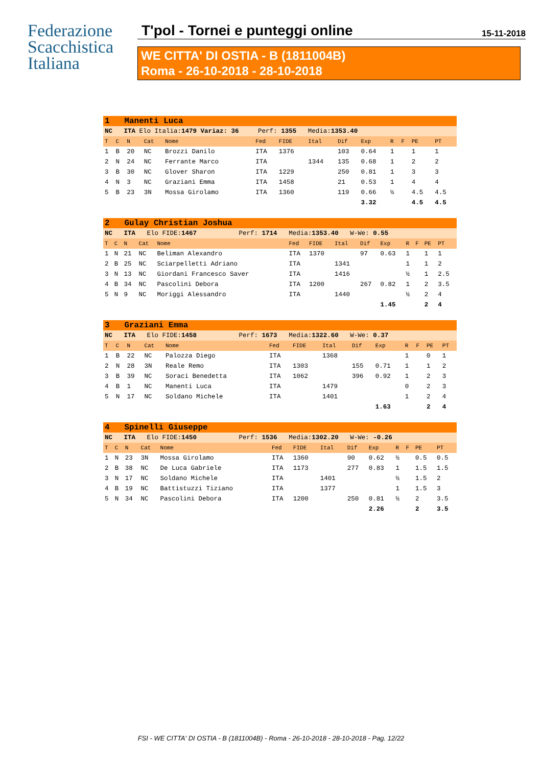Federazione
Scacchistica
Italiana
T'pol - Tornei e punteggi online
15-11-2018
WE CITTA' DI OSTIA - B (1811004B)
Roma - 26-10-2018 - 28-10-2018
| 1 Manenti Luca | | | | | | | | | | | | | |
| NC ITA Elo Italia: 1479 Variaz: 36 Perf: 1355 Media: 1353.40 | | | | | | | | | | | | | |
| T | C | N | Cat | Nome | Fed | FIDE | Ital | Dif | Exp | R | F | PE | PT |
| 1 | B | 20 | NC | Brozzi Danilo | ITA | 1376 | | 103 | 0.64 | 1 | | 1 | 1 |
| 2 | N | 24 | NC | Ferrante Marco | ITA | | 1344 | 135 | 0.68 | 1 | | 2 | 2 |
| 3 | B | 30 | NC | Glover Sharon | ITA | 1229 | | 250 | 0.81 | 1 | | 3 | 3 |
| 4 | N | 3 | NC | Graziani Emma | ITA | 1458 | | 21 | 0.53 | 1 | | 4 | 4 |
| 5 | B | 23 | 3N | Mossa Girolamo | ITA | 1360 | | 119 | 0.66 | ½ | | 4.5 | 4.5 |
| | | | | | | | | | 3.32 | | | 4.5 | 4.5 |
| 2 Gulay Christian Joshua | | | | | | | | | | | | | |
| NC ITA Elo FIDE: 1467 Perf: 1714 Media: 1353.40 W-We: 0.55 | | | | | | | | | | | | | |
| T | C | N | Cat | Nome | Fed | FIDE | Ital | Dif | Exp | R | F | PE | PT |
| 1 | N | 21 | NC | Beliman Alexandro | ITA | 1370 | | 97 | 0.63 | 1 | | 1 | 1 |
| 2 | B | 25 | NC | Sciarpelletti Adriano | ITA | | 1341 | | | 1 | | 1 | 2 |
| 3 | N | 13 | NC | Giordani Francesco Saver | ITA | | 1416 | | | ½ | | 1 | 2.5 |
| 4 | B | 34 | NC | Pascolini Debora | ITA | 1200 | | 267 | 0.82 | 1 | | 2 | 3.5 |
| 5 | N | 9 | NC | Moriggi Alessandro | ITA | | 1440 | | | ½ | | 2 | 4 |
| | | | | | | | | | 1.45 | | | 2 | 4 |
| 3 Graziani Emma | | | | | | | | | | | | | |
| NC ITA Elo FIDE: 1458 Perf: 1673 Media: 1322.60 W-We: 0.37 | | | | | | | | | | | | | |
| T | C | N | Cat | Nome | Fed | FIDE | Ital | Dif | Exp | R | F | PE | PT |
| 1 | B | 22 | NC | Palozza Diego | ITA | | 1368 | | | 1 | | 0 | 1 |
| 2 | N | 28 | 3N | Reale Remo | ITA | 1303 | | 155 | 0.71 | 1 | | 1 | 2 |
| 3 | B | 39 | NC | Soraci Benedetta | ITA | 1062 | | 396 | 0.92 | 1 | | 2 | 3 |
| 4 | B | 1 | NC | Manenti Luca | ITA | | 1479 | | | 0 | | 2 | 3 |
| 5 | N | 17 | NC | Soldano Michele | ITA | | 1401 | | | 1 | | 2 | 4 |
| | | | | | | | | | 1.63 | | | 2 | 4 |
| 4 Spinelli Giuseppe | | | | | | | | | | | | | |
| NC ITA Elo FIDE: 1450 Perf: 1536 Media: 1302.20 W-We: -0.26 | | | | | | | | | | | | | |
| T | C | N | Cat | Nome | Fed | FIDE | Ital | Dif | Exp | R | F | PE | PT |
| 1 | N | 23 | 3N | Mossa Girolamo | ITA | 1360 | | 90 | 0.62 | ½ | | 0.5 | 0.5 |
| 2 | B | 38 | NC | De Luca Gabriele | ITA | 1173 | | 277 | 0.83 | 1 | | 1.5 | 1.5 |
| 3 | N | 17 | NC | Soldano Michele | ITA | | 1401 | | | ½ | | 1.5 | 2 |
| 4 | B | 19 | NC | Battistuzzi Tiziano | ITA | | 1377 | | | 1 | | 1.5 | 3 |
| 5 | N | 34 | NC | Pascolini Debora | ITA | 1200 | | 250 | 0.81 | ½ | | 2 | 3.5 |
| | | | | | | | | | 2.26 | | | 2 | 3.5 |
FSI - WE CITTA' DI OSTIA - B (1811004B) - Roma - 26-10-2018 - 28-10-2018 - Pag. 12/22